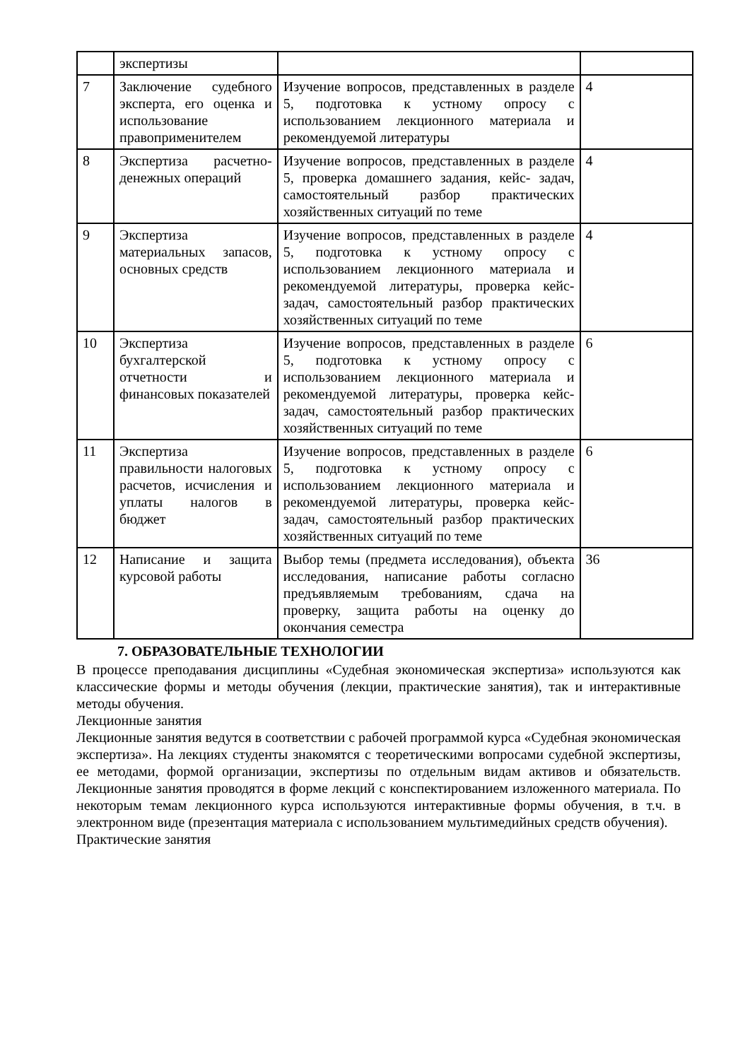| | экспертизы | | |
| 7 | Заключение судебного эксперта, его оценка и использование правоприменителем | Изучение вопросов, представленных в разделе 5, подготовка к устному опросу с использованием лекционного материала и рекомендуемой литературы | 4 |
| 8 | Экспертиза расчетно-денежных операций | Изучение вопросов, представленных в разделе 5, проверка домашнего задания, кейс- задач, самостоятельный разбор практических хозяйственных ситуаций по теме | 4 |
| 9 | Экспертиза материальных запасов, основных средств | Изучение вопросов, представленных в разделе 5, подготовка к устному опросу с использованием лекционного материала и рекомендуемой литературы, проверка кейс- задач, самостоятельный разбор практических хозяйственных ситуаций по теме | 4 |
| 10 | Экспертиза бухгалтерской отчетности и финансовых показателей | Изучение вопросов, представленных в разделе 5, подготовка к устному опросу с использованием лекционного материала и рекомендуемой литературы, проверка кейс- задач, самостоятельный разбор практических хозяйственных ситуаций по теме | 6 |
| 11 | Экспертиза правильности налоговых расчетов, исчисления и уплаты налогов в бюджет | Изучение вопросов, представленных в разделе 5, подготовка к устному опросу с использованием лекционного материала и рекомендуемой литературы, проверка кейс- задач, самостоятельный разбор практических хозяйственных ситуаций по теме | 6 |
| 12 | Написание и защита курсовой работы | Выбор темы (предмета исследования), объекта исследования, написание работы согласно предъявляемым требованиям, сдача на проверку, защита работы на оценку до окончания семестра | 36 |
7. ОБРАЗОВАТЕЛЬНЫЕ ТЕХНОЛОГИИ
В процессе преподавания дисциплины «Судебная экономическая экспертиза» используются как классические формы и методы обучения (лекции, практические занятия), так и интерактивные методы обучения.
Лекционные занятия
Лекционные занятия ведутся в соответствии с рабочей программой курса «Судебная экономическая экспертиза». На лекциях студенты знакомятся с теоретическими вопросами судебной экспертизы, ее методами, формой организации, экспертизы по отдельным видам активов и обязательств. Лекционные занятия проводятся в форме лекций с конспектированием изложенного материала. По некоторым темам лекционного курса используются интерактивные формы обучения, в т.ч. в электронном виде (презентация материала с использованием мультимедийных средств обучения).
Практические занятия